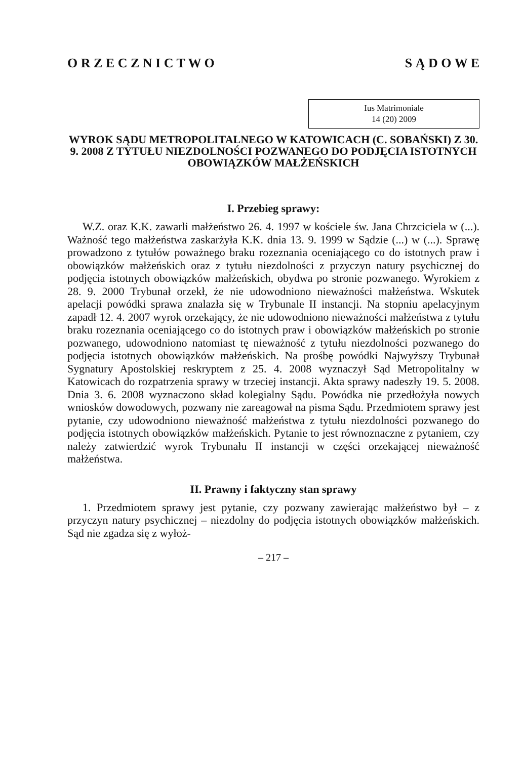O R Z E C Z N I C T W O S Ą D O W E
Ius Matrimoniale
14 (20) 2009
WYROK SĄDU METROPOLITALNEGO W KATOWICACH (C. SOBAŃSKI) Z 30. 9. 2008 Z TYTUŁU NIEZDOLNOŚCI POZWANEGO DO PODJĘCIA ISTOTNYCH OBOWIĄZKÓW MAŁŻEŃSKICH
I. Przebieg sprawy:
W.Z. oraz K.K. zawarli małżeństwo 26. 4. 1997 w kościele św. Jana Chrzciciela w (...). Ważność tego małżeństwa zaskarżyła K.K. dnia 13. 9. 1999 w Sądzie (...) w (...). Sprawę prowadzono z tytułów poważnego braku rozeznania oceniającego co do istotnych praw i obowiązków małżeńskich oraz z tytułu niezdolności z przyczyn natury psychicznej do podjęcia istotnych obowiązków małżeńskich, obydwa po stronie pozwanego. Wyrokiem z 28. 9. 2000 Trybunał orzekł, że nie udowodniono nieważności małżeństwa. Wskutek apelacji powódki sprawa znalazła się w Trybunale II instancji. Na stopniu apelacyjnym zapadł 12. 4. 2007 wyrok orzekający, że nie udowodniono nieważności małżeństwa z tytułu braku rozeznania oceniającego co do istotnych praw i obowiązków małżeńskich po stronie pozwanego, udowodniono natomiast tę nieważność z tytułu niezdolności pozwanego do podjęcia istotnych obowiązków małżeńskich. Na prośbę powódki Najwyższy Trybunał Sygnatury Apostolskiej reskryptem z 25. 4. 2008 wyznaczył Sąd Metropolitalny w Katowicach do rozpatrzenia sprawy w trzeciej instancji. Akta sprawy nadeszły 19. 5. 2008. Dnia 3. 6. 2008 wyznaczono skład kolegialny Sądu. Powódka nie przedłożyła nowych wniosków dowodowych, pozwany nie zareagował na pisma Sądu. Przedmiotem sprawy jest pytanie, czy udowodniono nieważność małżeństwa z tytułu niezdolności pozwanego do podjęcia istotnych obowiązków małżeńskich. Pytanie to jest równoznaczne z pytaniem, czy należy zatwierdzić wyrok Trybunału II instancji w części orzekającej nieważność małżeństwa.
II. Prawny i faktyczny stan sprawy
1. Przedmiotem sprawy jest pytanie, czy pozwany zawierając małżeństwo był – z przyczyn natury psychicznej – niezdolny do podjęcia istotnych obowiązków małżeńskich. Sąd nie zgadza się z wyłoż-
– 217 –